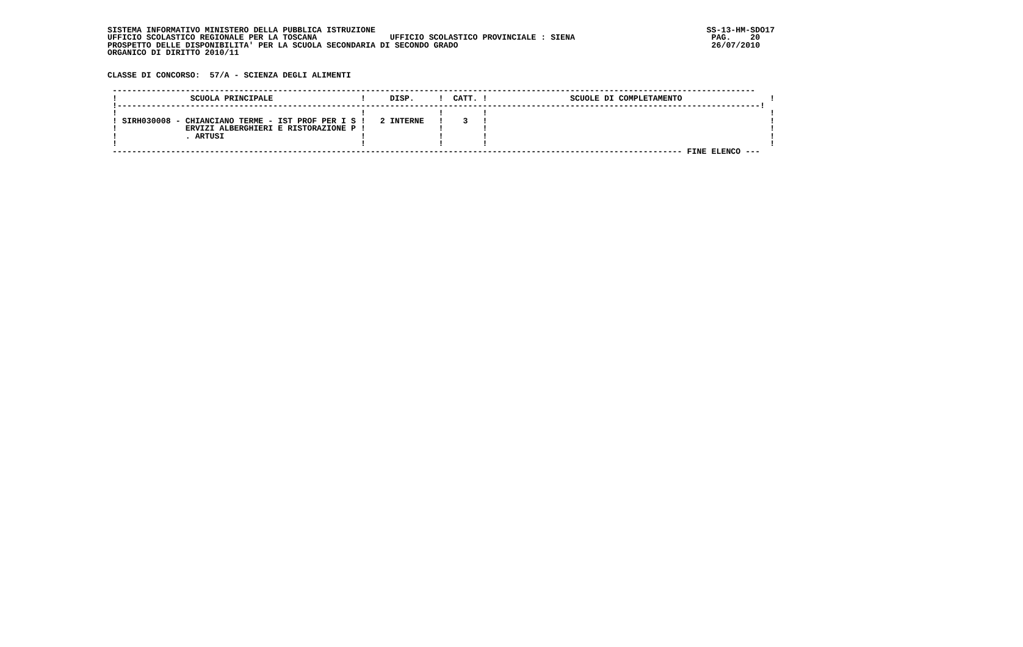SISTEMA INFORMATIVO MINISTERO DELLA PUBBLICA ISTRUZIONE                                                                    SS-13-HM-SDO17
UFFICIO SCOLASTICO REGIONALE PER LA TOSCANA               UFFICIO SCOLASTICO PROVINCIALE : SIENA                            PAG.    20
PROSPETTO DELLE DISPONIBILITA' PER LA SCUOLA SECONDARIA DI SECONDO GRADO                                                    26/07/2010
ORGANICO DI DIRITTO 2010/11


CLASSE DI CONCORSO:  57/A - SCIENZA DEGLI ALIMENTI

 ------------------------------------------------------------------------------------------------------------------------------------
 !               SCUOLA PRINCIPALE                  !     DISP.     !  CATT. !                 SCUOLE DI COMPLETAMENTO                  !
 !------------------------------------------------------------------------------------------------------------------------------------!
 !                                                  !               !        !                                                          !
 ! SIRH030008 - CHIANCIANO TERME - IST PROF PER I S !   2 INTERNE   !    3   !                                                          !
 !              ERVIZI ALBERGHIERI E RISTORAZIONE P !               !        !                                                          !
 !              . ARTUSI                            !               !        !                                                          !
 !                                                  !               !        !                                                          !
 --------------------------------------------------------------------------------------------------------------------- FINE ELENCO ---